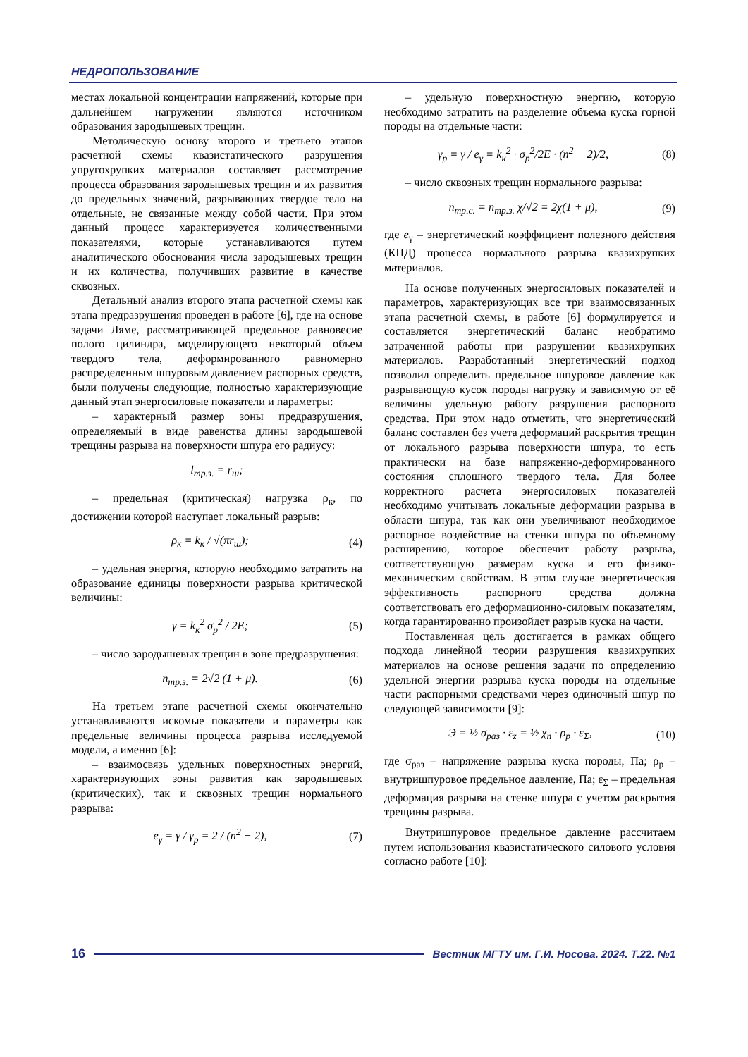НЕДРОПОЛЬЗОВАНИЕ
местах локальной концентрации напряжений, которые при дальнейшем нагружении являются источником образования зародышевых трещин.
Методическую основу второго и третьего этапов расчетной схемы квазистатического разрушения упругохрупких материалов составляет рассмотрение процесса образования зародышевых трещин и их развития до предельных значений, разрывающих твердое тело на отдельные, не связанные между собой части. При этом данный процесс характеризуется количественными показателями, которые устанавливаются путем аналитического обоснования числа зародышевых трещин и их количества, получивших развитие в качестве сквозных.
Детальный анализ второго этапа расчетной схемы как этапа предразрушения проведен в работе [6], где на основе задачи Ляме, рассматривающей предельное равновесие полого цилиндра, моделирующего некоторый объем твердого тела, деформированного равномерно распределенным шпуровым давлением распорных средств, были получены следующие, полностью характеризующие данный этап энергосиловые показатели и параметры:
– характерный размер зоны предразрушения, определяемый в виде равенства длины зародышевой трещины разрыва на поверхности шпура его радиусу:
l<sub>тр.з.</sub> = r<sub>ш</sub>;
– предельная (критическая) нагрузка ρ<sub>к</sub>, по достижении которой наступает локальный разрыв:
ρ<sub>к</sub> = k<sub>к</sub> / √(πr<sub>ш</sub>); (4)
– удельная энергия, которую необходимо затратить на образование единицы поверхности разрыва критической величины:
γ = k<sub>к</sub><sup>2</sup> σ<sub>р</sub><sup>2</sup> / 2E; (5)
– число зародышевых трещин в зоне предразрушения:
n<sub>тр.з.</sub> = 2√2 (1 + μ). (6)
На третьем этапе расчетной схемы окончательно устанавливаются искомые показатели и параметры как предельные величины процесса разрыва исследуемой модели, а именно [6]:
– взаимосвязь удельных поверхностных энергий, характеризующих зоны развития как зародышевых (критических), так и сквозных трещин нормального разрыва:
e<sub>γ</sub> = γ / γ<sub>р</sub> = 2 / (n<sup>2</sup> − 2), (7)
– удельную поверхностную энергию, которую необходимо затратить на разделение объема куска горной породы на отдельные части:
γ<sub>р</sub> = γ / e<sub>γ</sub> = k<sub>к</sub><sup>2</sup> · σ<sub>р</sub><sup>2</sup>/2E · (n<sup>2</sup> − 2)/2, (8)
– число сквозных трещин нормального разрыва:
n<sub>тр.с.</sub> = n<sub>тр.з.</sub> χ/√2 = 2χ(1 + μ), (9)
где e<sub>γ</sub> – энергетический коэффициент полезного действия (КПД) процесса нормального разрыва квазихрупких материалов.
На основе полученных энергосиловых показателей и параметров, характеризующих все три взаимосвязанных этапа расчетной схемы, в работе [6] формулируется и составляется энергетический баланс необратимо затраченной работы при разрушении квазихрупких материалов. Разработанный энергетический подход позволил определить предельное шпуровое давление как разрывающую кусок породы нагрузку и зависимую от её величины удельную работу разрушения распорного средства. При этом надо отметить, что энергетический баланс составлен без учета деформаций раскрытия трещин от локального разрыва поверхности шпура, то есть практически на базе напряженно-деформированного состояния сплошного твердого тела. Для более корректного расчета энергосиловых показателей необходимо учитывать локальные деформации разрыва в области шпура, так как они увеличивают необходимое распорное воздействие на стенки шпура по объемному расширению, которое обеспечит работу разрыва, соответствующую размерам куска и его физико-механическим свойствам. В этом случае энергетическая эффективность распорного средства должна соответствовать его деформационно-силовым показателям, когда гарантированно произойдет разрыв куска на части.
Поставленная цель достигается в рамках общего подхода линейной теории разрушения квазихрупких материалов на основе решения задачи по определению удельной энергии разрыва куска породы на отдельные части распорными средствами через одиночный шпур по следующей зависимости [9]:
Э = ½ σ<sub>раз</sub> · ε<sub>z</sub> = ½ χ<sub>n</sub> · ρ<sub>p</sub> · ε<sub>Σ</sub>, (10)
где σ<sub>раз</sub> – напряжение разрыва куска породы, Па; ρ<sub>р</sub> – внутришпуровое предельное давление, Па; ε<sub>Σ</sub> – предельная деформация разрыва на стенке шпура с учетом раскрытия трещины разрыва.
Внутришпуровое предельное давление рассчитаем путем использования квазистатического силового условия согласно работе [10]:
16 Вестник МГТУ им. Г.И. Носова. 2024. Т.22. №1